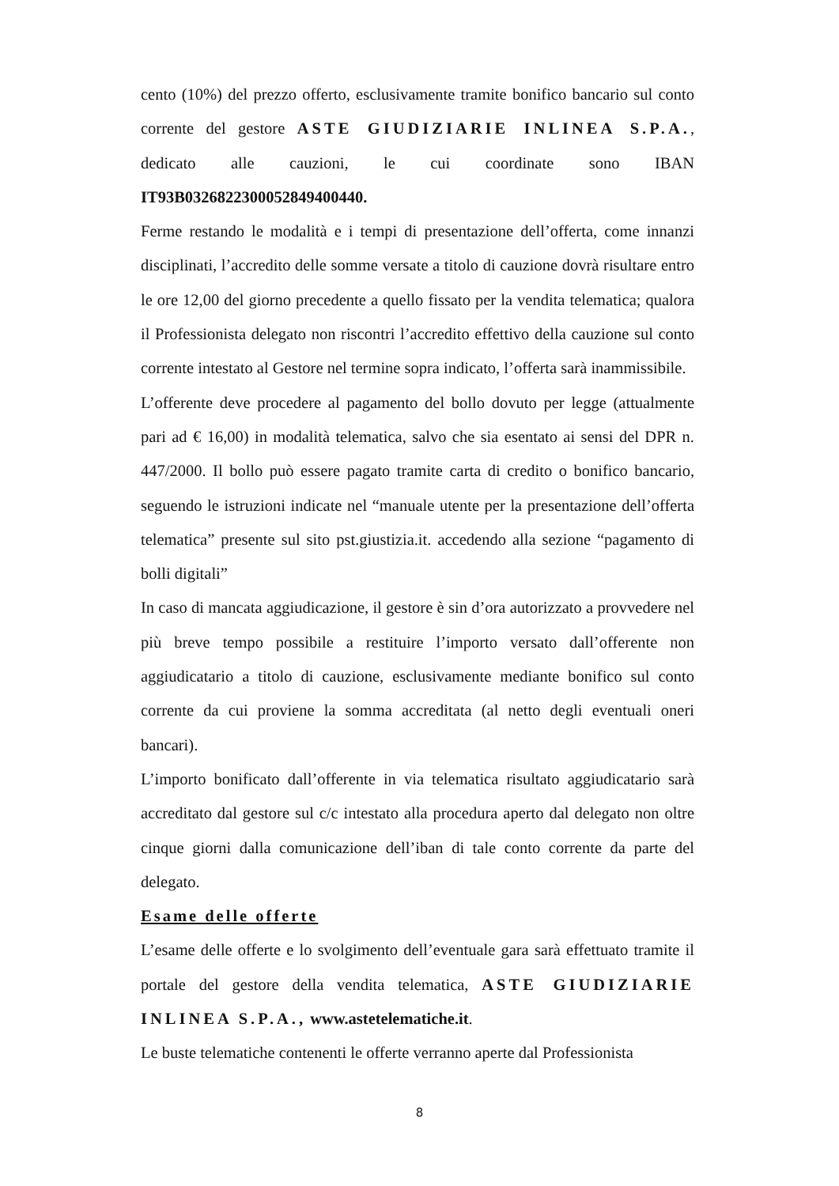cento (10%) del prezzo offerto, esclusivamente tramite bonifico bancario sul conto corrente del gestore ASTE GIUDIZIARIE INLINEA S.P.A., dedicato alle cauzioni, le cui coordinate sono IBAN IT93B0326822300052849400440.
Ferme restando le modalità e i tempi di presentazione dell’offerta, come innanzi disciplinati, l’accredito delle somme versate a titolo di cauzione dovrà risultare entro le ore 12,00 del giorno precedente a quello fissato per la vendita telematica; qualora il Professionista delegato non riscontri l’accredito effettivo della cauzione sul conto corrente intestato al Gestore nel termine sopra indicato, l’offerta sarà inammissibile.
L’offerente deve procedere al pagamento del bollo dovuto per legge (attualmente pari ad € 16,00) in modalità telematica, salvo che sia esentato ai sensi del DPR n. 447/2000. Il bollo può essere pagato tramite carta di credito o bonifico bancario, seguendo le istruzioni indicate nel “manuale utente per la presentazione dell’offerta telematica” presente sul sito pst.giustizia.it. accedendo alla sezione “pagamento di bolli digitali”
In caso di mancata aggiudicazione, il gestore è sin d’ora autorizzato a provvedere nel più breve tempo possibile a restituire l’importo versato dall’offerente non aggiudicatario a titolo di cauzione, esclusivamente mediante bonifico sul conto corrente da cui proviene la somma accreditata (al netto degli eventuali oneri bancari).
L’importo bonificato dall’offerente in via telematica risultato aggiudicatario sarà accreditato dal gestore sul c/c intestato alla procedura aperto dal delegato non oltre cinque giorni dalla comunicazione dell’iban di tale conto corrente da parte del delegato.
Esame delle offerte
L’esame delle offerte e lo svolgimento dell’eventuale gara sarà effettuato tramite il portale del gestore della vendita telematica, ASTE GIUDIZIARIE INLINEA S.P.A., www.astetelematiche.it.
Le buste telematiche contenenti le offerte verranno aperte dal Professionista
8